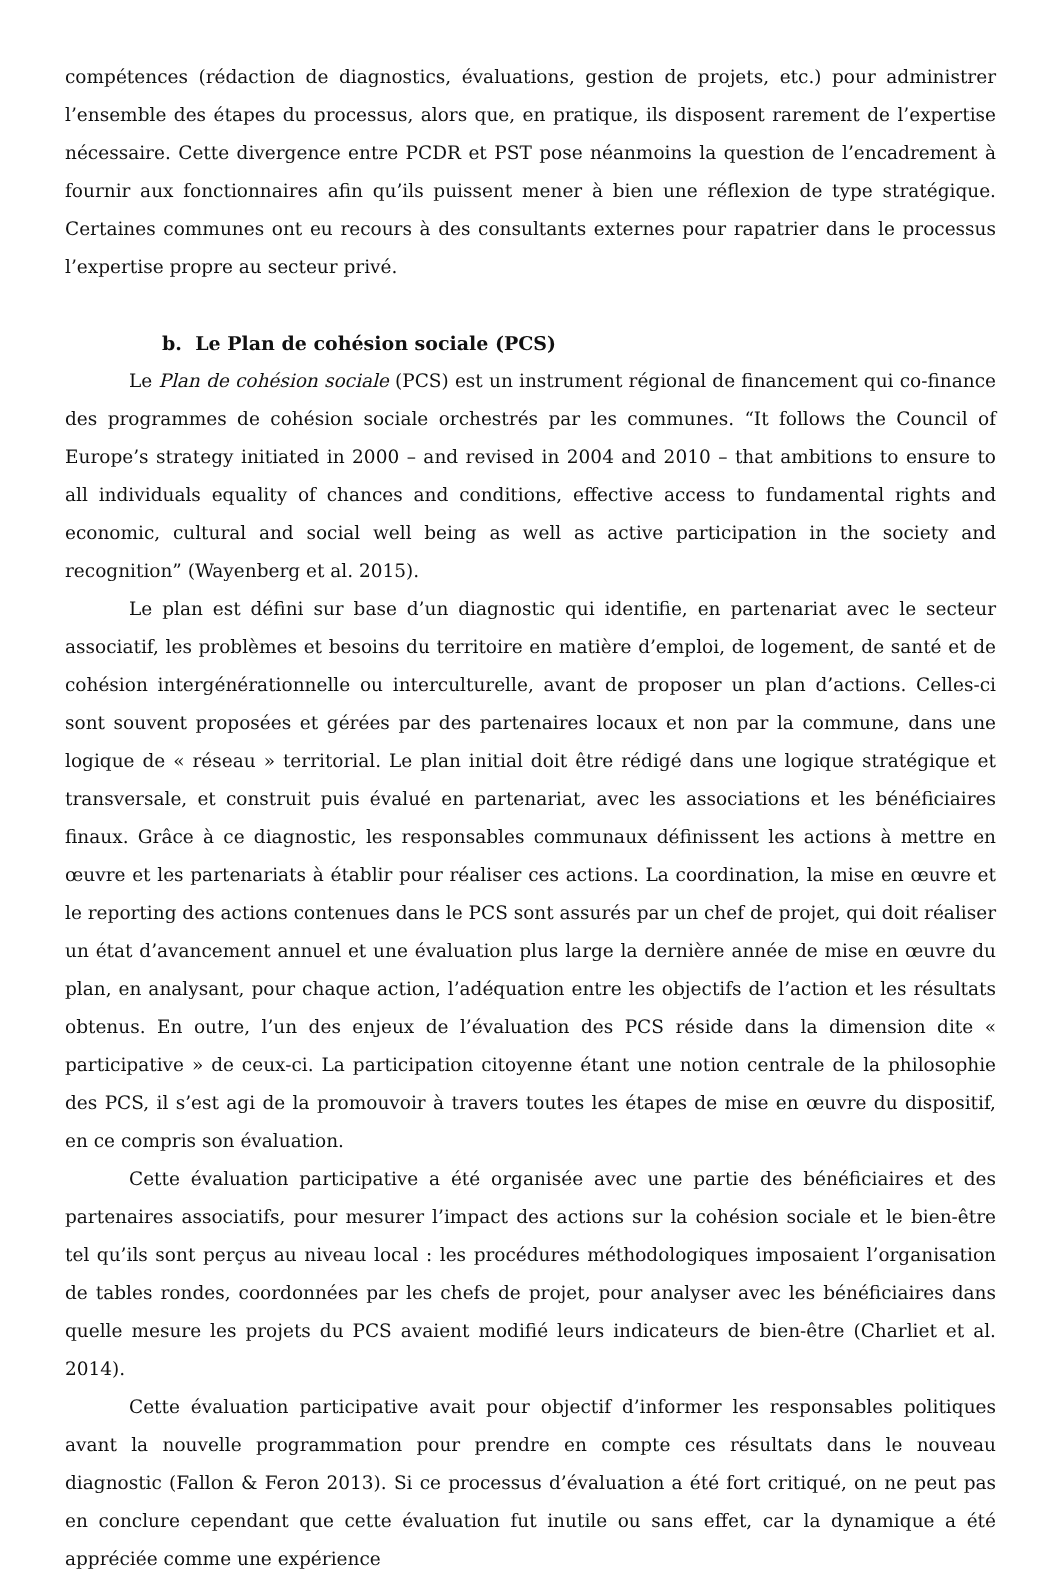compétences (rédaction de diagnostics, évaluations, gestion de projets, etc.) pour administrer l’ensemble des étapes du processus, alors que, en pratique, ils disposent rarement de l’expertise nécessaire. Cette divergence entre PCDR et PST pose néanmoins la question de l’encadrement à fournir aux fonctionnaires afin qu’ils puissent mener à bien une réflexion de type stratégique. Certaines communes ont eu recours à des consultants externes pour rapatrier dans le processus l’expertise propre au secteur privé.
b. Le Plan de cohésion sociale (PCS)
Le Plan de cohésion sociale (PCS) est un instrument régional de financement qui co-finance des programmes de cohésion sociale orchestrés par les communes. “It follows the Council of Europe’s strategy initiated in 2000 – and revised in 2004 and 2010 – that ambitions to ensure to all individuals equality of chances and conditions, effective access to fundamental rights and economic, cultural and social well being as well as active participation in the society and recognition” (Wayenberg et al. 2015).
Le plan est défini sur base d’un diagnostic qui identifie, en partenariat avec le secteur associatif, les problèmes et besoins du territoire en matière d’emploi, de logement, de santé et de cohésion intergénérationnelle ou interculturelle, avant de proposer un plan d’actions. Celles-ci sont souvent proposées et gérées par des partenaires locaux et non par la commune, dans une logique de « réseau » territorial. Le plan initial doit être rédigé dans une logique stratégique et transversale, et construit puis évalué en partenariat, avec les associations et les bénéficiaires finaux. Grâce à ce diagnostic, les responsables communaux définissent les actions à mettre en œuvre et les partenariats à établir pour réaliser ces actions. La coordination, la mise en œuvre et le reporting des actions contenues dans le PCS sont assurés par un chef de projet, qui doit réaliser un état d’avancement annuel et une évaluation plus large la dernière année de mise en œuvre du plan, en analysant, pour chaque action, l’adéquation entre les objectifs de l’action et les résultats obtenus. En outre, l’un des enjeux de l’évaluation des PCS réside dans la dimension dite « participative » de ceux-ci. La participation citoyenne étant une notion centrale de la philosophie des PCS, il s’est agi de la promouvoir à travers toutes les étapes de mise en œuvre du dispositif, en ce compris son évaluation.
Cette évaluation participative a été organisée avec une partie des bénéficiaires et des partenaires associatifs, pour mesurer l’impact des actions sur la cohésion sociale et le bien-être tel qu’ils sont perçus au niveau local : les procédures méthodologiques imposaient l’organisation de tables rondes, coordonnées par les chefs de projet, pour analyser avec les bénéficiaires dans quelle mesure les projets du PCS avaient modifié leurs indicateurs de bien-être (Charliet et al. 2014).
Cette évaluation participative avait pour objectif d’informer les responsables politiques avant la nouvelle programmation pour prendre en compte ces résultats dans le nouveau diagnostic (Fallon & Feron 2013). Si ce processus d’évaluation a été fort critiqué, on ne peut pas en conclure cependant que cette évaluation fut inutile ou sans effet, car la dynamique a été appréciée comme une expérience